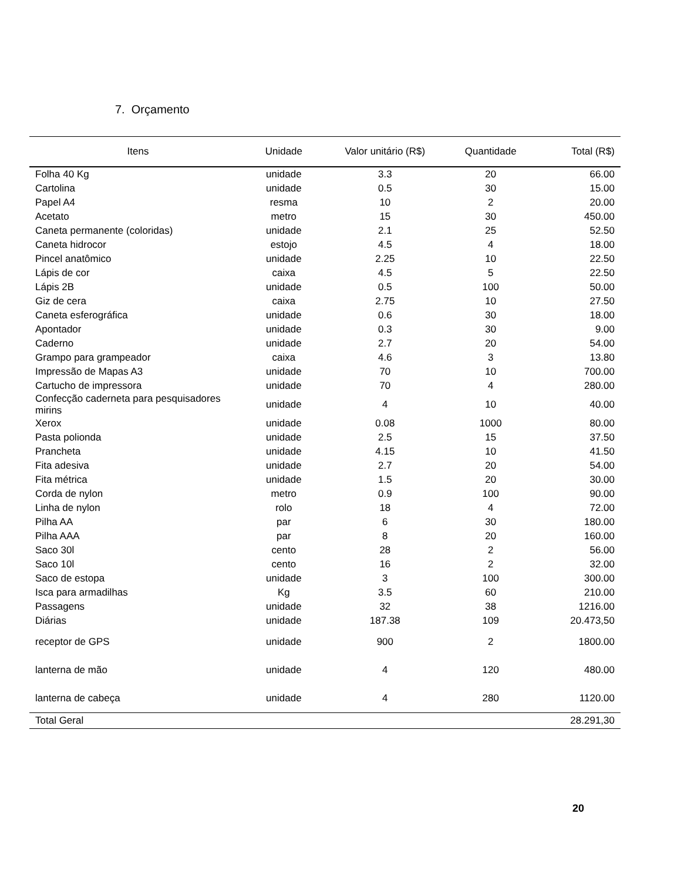7. Orçamento
| Itens | Unidade | Valor unitário (R$) | Quantidade | Total (R$) |
| --- | --- | --- | --- | --- |
| Folha 40 Kg | unidade | 3.3 | 20 | 66.00 |
| Cartolina | unidade | 0.5 | 30 | 15.00 |
| Papel A4 | resma | 10 | 2 | 20.00 |
| Acetato | metro | 15 | 30 | 450.00 |
| Caneta permanente (coloridas) | unidade | 2.1 | 25 | 52.50 |
| Caneta hidrocor | estojo | 4.5 | 4 | 18.00 |
| Pincel anatômico | unidade | 2.25 | 10 | 22.50 |
| Lápis de cor | caixa | 4.5 | 5 | 22.50 |
| Lápis 2B | unidade | 0.5 | 100 | 50.00 |
| Giz de cera | caixa | 2.75 | 10 | 27.50 |
| Caneta esferográfica | unidade | 0.6 | 30 | 18.00 |
| Apontador | unidade | 0.3 | 30 | 9.00 |
| Caderno | unidade | 2.7 | 20 | 54.00 |
| Grampo para grampeador | caixa | 4.6 | 3 | 13.80 |
| Impressão de Mapas A3 | unidade | 70 | 10 | 700.00 |
| Cartucho de impressora | unidade | 70 | 4 | 280.00 |
| Confecção caderneta para pesquisadores mirins | unidade | 4 | 10 | 40.00 |
| Xerox | unidade | 0.08 | 1000 | 80.00 |
| Pasta polionda | unidade | 2.5 | 15 | 37.50 |
| Prancheta | unidade | 4.15 | 10 | 41.50 |
| Fita adesiva | unidade | 2.7 | 20 | 54.00 |
| Fita métrica | unidade | 1.5 | 20 | 30.00 |
| Corda de nylon | metro | 0.9 | 100 | 90.00 |
| Linha de nylon | rolo | 18 | 4 | 72.00 |
| Pilha AA | par | 6 | 30 | 180.00 |
| Pilha AAA | par | 8 | 20 | 160.00 |
| Saco 30l | cento | 28 | 2 | 56.00 |
| Saco 10l | cento | 16 | 2 | 32.00 |
| Saco de estopa | unidade | 3 | 100 | 300.00 |
| Isca para armadilhas | Kg | 3.5 | 60 | 210.00 |
| Passagens | unidade | 32 | 38 | 1216.00 |
| Diárias | unidade | 187.38 | 109 | 20.473,50 |
| receptor de GPS | unidade | 900 | 2 | 1800.00 |
| lanterna de mão | unidade | 4 | 120 | 480.00 |
| lanterna de cabeça | unidade | 4 | 280 | 1120.00 |
| Total Geral | | | | 28.291,30 |
20